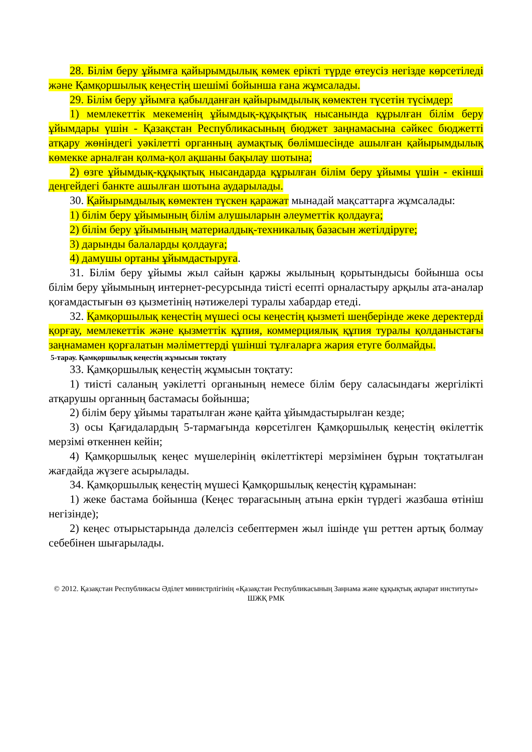28. Білім беру ұйымға қайырымдылық көмек ерікті түрде өтеусіз негізде көрсетіледі және Қамқоршылық кеңестің шешімі бойынша ғана жұмсалады.
29. Білім беру ұйымға қабылданған қайырымдылық көмектен түсетін түсімдер:
1) мемлекеттік мекеменің ұйымдық-құқықтық нысанында құрылған білім беру ұйымдары үшін - Қазақстан Республикасының бюджет заңнамасына сәйкес бюджетті атқару жөніндегі уәкілетті органның аумақтық бөлімшесінде ашылған қайырымдылық көмекке арналған қолма-қол ақшаны бақылау шотына;
2) өзге ұйымдық-құқықтық нысандарда құрылған білім беру ұйымы үшін - екінші деңгейдегі банкте ашылған шотына аударылады.
30. Қайырымдылық көмектен түскен қаражат мынадай мақсаттарға жұмсалады:
1) білім беру ұйымының білім алушыларын әлеуметтік қолдауға;
2) білім беру ұйымының материалдық-техникалық базасын жетілдіруге;
3) дарынды балаларды қолдауға;
4) дамушы ортаны ұйымдастыруға.
31. Білім беру ұйымы жыл сайын қаржы жылының қорытындысы бойынша осы білім беру ұйымының интернет-ресурсында тиісті есепті орналастыру арқылы ата-аналар қоғамдастығын өз қызметінің нәтижелері туралы хабардар етеді.
32. Қамқоршылық кеңестің мүшесі осы кеңестің қызметі шеңберінде жеке деректерді қорғау, мемлекеттік және қызметтік құпия, коммерциялық құпия туралы қолданыстағы заңнамамен қорғалатын мәліметтерді үшінші тұлғаларға жария етуге болмайды.
5-тарау. Қамқоршылық кеңестің жұмысын тоқтату
33. Қамқоршылық кеңестің жұмысын тоқтату:
1) тиісті саланың уәкілетті органының немесе білім беру саласындағы жергілікті атқарушы органның бастамасы бойынша;
2) білім беру ұйымы таратылған және қайта ұйымдастырылған кезде;
3) осы Қағидалардың 5-тармағында көрсетілген Қамқоршылық кеңестің өкілеттік мерзімі өткеннен кейін;
4) Қамқоршылық кеңес мүшелерінің өкілеттіктері мерзімінен бұрын тоқтатылған жағдайда жүзеге асырылады.
34. Қамқоршылық кеңестің мүшесі Қамқоршылық кеңестің құрамынан:
1) жеке бастама бойынша (Кеңес төрағасының атына еркін түрдегі жазбаша өтініш негізінде);
2) кеңес отырыстарында дәлелсіз себептермен жыл ішінде үш реттен артық болмау себебінен шығарылады.
© 2012. Қазақстан Республикасы Әділет министрлігінің «Қазақстан Республикасының Заңнама және құқықтық ақпарат институты» ШЖҚ РМК